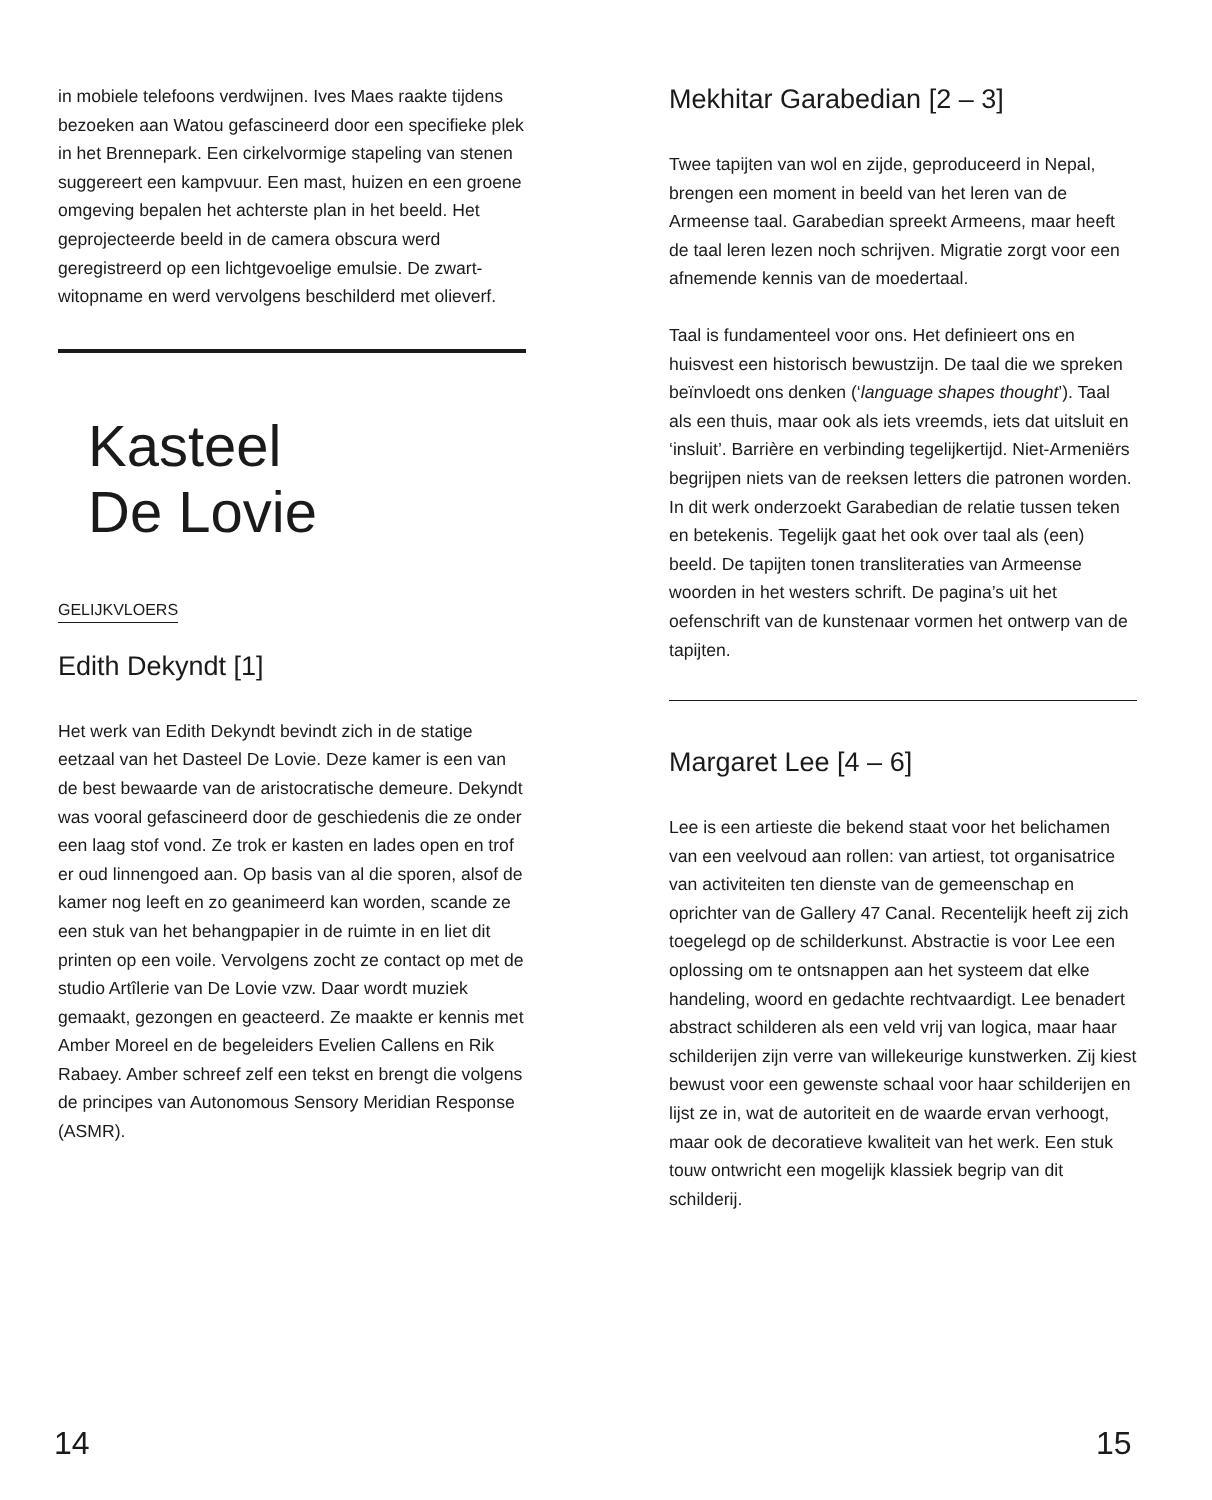in mobiele telefoons verdwijnen. Ives Maes raakte tijdens bezoeken aan Watou gefascineerd door een specifieke plek in het Brennepark. Een cirkelvormige stapeling van stenen suggereert een kampvuur. Een mast, huizen en een groene omgeving bepalen het achterste plan in het beeld. Het geprojecteerde beeld in de camera obscura werd geregistreerd op een lichtgevoelige emulsie. De zwart-witopname en werd vervolgens beschilderd met olieverf.
Kasteel
De Lovie
GELIJKVLOERS
Edith Dekyndt [1]
Het werk van Edith Dekyndt bevindt zich in de statige eetzaal van het Dasteel De Lovie. Deze kamer is een van de best bewaarde van de aristocratische demeure. Dekyndt was vooral gefascineerd door de geschiedenis die ze onder een laag stof vond. Ze trok er kasten en lades open en trof er oud linnengoed aan. Op basis van al die sporen, alsof de kamer nog leeft en zo geanimeerd kan worden, scande ze een stuk van het behang­papier in de ruimte in en liet dit printen op een voile. Vervolgens zocht ze contact op met de studio Artîlerie van De Lovie vzw. Daar wordt muziek gemaakt, gezongen en geacteerd. Ze maakte er kennis met Amber Moreel en de begeleiders Evelien Callens en Rik Rabaey. Amber schreef zelf een tekst en brengt die volgens de principes van Autonomous Sensory Meridian Response (ASMR).
Mekhitar Garabedian [2 – 3]
Twee tapijten van wol en zijde, geproduceerd in Nepal, brengen een moment in beeld van het leren van de Armeense taal. Garabedian spreekt Armeens, maar heeft de taal leren lezen noch schrijven. Migratie zorgt voor een afnemende kennis van de moedertaal.
Taal is fundamenteel voor ons. Het definieert ons en huisvest een historisch bewustzijn. De taal die we spreken beïnvloedt ons denken (‘language shapes thought’). Taal als een thuis, maar ook als iets vreemds, iets dat uitsluit en ‘insluit’. Barrière en verbinding tegelijkertijd. Niet-Armeniërs begrijpen niets van de reeksen letters die patronen worden. In dit werk onderzoekt Garabedian de relatie tussen teken en betekenis. Tegelijk gaat het ook over taal als (een) beeld. De tapijten tonen transliteraties van Armeense woorden in het westers schrift. De pagina’s uit het oefenschrift van de kunstenaar vormen het ontwerp van de tapijten.
Margaret Lee [4 – 6]
Lee is een artieste die bekend staat voor het belichamen van een veelvoud aan rollen: van artiest, tot organisatrice van activiteiten ten dienste van de gemeenschap en oprichter van de Gallery 47 Canal. Recentelijk heeft zij zich toegelegd op de schilderkunst. Abstractie is voor Lee een oplossing om te ontsnappen aan het systeem dat elke handeling, woord en gedachte rechtvaardigt. Lee benadert abstract schilderen als een veld vrij van logica, maar haar schilderijen zijn verre van willekeurige kunstwerken. Zij kiest bewust voor een gewenste schaal voor haar schilderijen en lijst ze in, wat de autoriteit en de waarde ervan verhoogt, maar ook de decoratieve kwaliteit van het werk. Een stuk touw ontwricht een mogelijk klassiek begrip van dit schilderij.
14 15